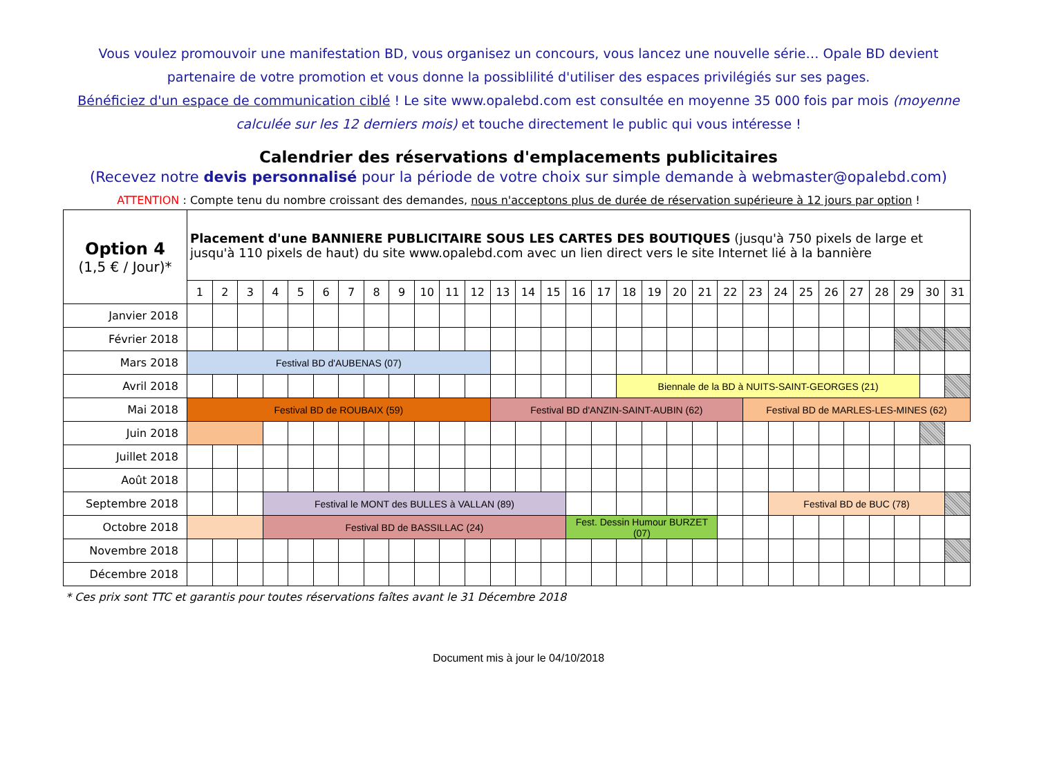Vous voulez promouvoir une manifestation BD, vous organisez un concours, vous lancez une nouvelle série… Opale BD devient partenaire de votre promotion et vous donne la possiblilité d'utiliser des espaces privilégiés sur ses pages.
Bénéficiez d'un espace de communication ciblé ! Le site www.opalebd.com est consultée en moyenne 35 000 fois par mois (moyenne calculée sur les 12 derniers mois) et touche directement le public qui vous intéresse !
Calendrier des réservations d'emplacements publicitaires
(Recevez notre devis personnalisé pour la période de votre choix sur simple demande à webmaster@opalebd.com)
ATTENTION : Compte tenu du nombre croissant des demandes, nous n'acceptons plus de durée de réservation supérieure à 12 jours par option !
| Option 4 (1,5 € / Jour)* | Placement d'une BANNIERE PUBLICITAIRE SOUS LES CARTES DES BOUTIQUES (jusqu'à 750 pixels de large et jusqu'à 110 pixels de haut) du site www.opalebd.com avec un lien direct vers le site Internet lié à la bannière | | | | | | | | | | | | | | | | | | | | | | | | | | | | | | |
| | 1 | 2 | 3 | 4 | 5 | 6 | 7 | 8 | 9 | 10 | 11 | 12 | 13 | 14 | 15 | 16 | 17 | 18 | 19 | 20 | 21 | 22 | 23 | 24 | 25 | 26 | 27 | 28 | 29 | 30 | 31 |
| Janvier 2018 | | | | | | | | | | | | | | | | | | | | | | | | | | | | | | | |
| Février 2018 | | | | | | | | | | | | | | | | | | | | | | | | | | | | | | | |
| Mars 2018 | Festival BD d'AUBENAS (07) | | | | | | | | | | | | | | | | | | | | | | | | | | | | | | |
| Avril 2018 | | | | | | | | | | | | | | | | | | Biennale de la BD à NUITS-SAINT-GEORGES (21) | | | | | | | | | | | | | |
| Mai 2018 | Festival BD de ROUBAIX (59) | | | | | | | | | | | | Festival BD d'ANZIN-SAINT-AUBIN (62) | | | | | | | | | | Festival BD de MARLES-LES-MINES (62) | | | | | | | | |
| Juin 2018 | | | | | | | | | | | | | | | | | | | | | | | | | | | | | | | |
| Juillet 2018 | | | | | | | | | | | | | | | | | | | | | | | | | | | | | | | |
| Août 2018 | | | | | | | | | | | | | | | | | | | | | | | | | | | | | | | |
| Septembre 2018 | | | | Festival le MONT des BULLES à VALLAN (89) | | | | | | | | | | | | | | | | | | | | Festival BD de BUC (78) | | | | | | | |
| Octobre 2018 | | | | Festival BD de BASSILLAC (24) | | | | | | | | | | | | Fest. Dessin Humour BURZET (07) | | | | | | | | | | | | | | | |
| Novembre 2018 | | | | | | | | | | | | | | | | | | | | | | | | | | | | | | | |
| Décembre 2018 | | | | | | | | | | | | | | | | | | | | | | | | | | | | | | | |
* Ces prix sont TTC et garantis pour toutes réservations faîtes avant le 31 Décembre 2018
Document mis à jour le 04/10/2018